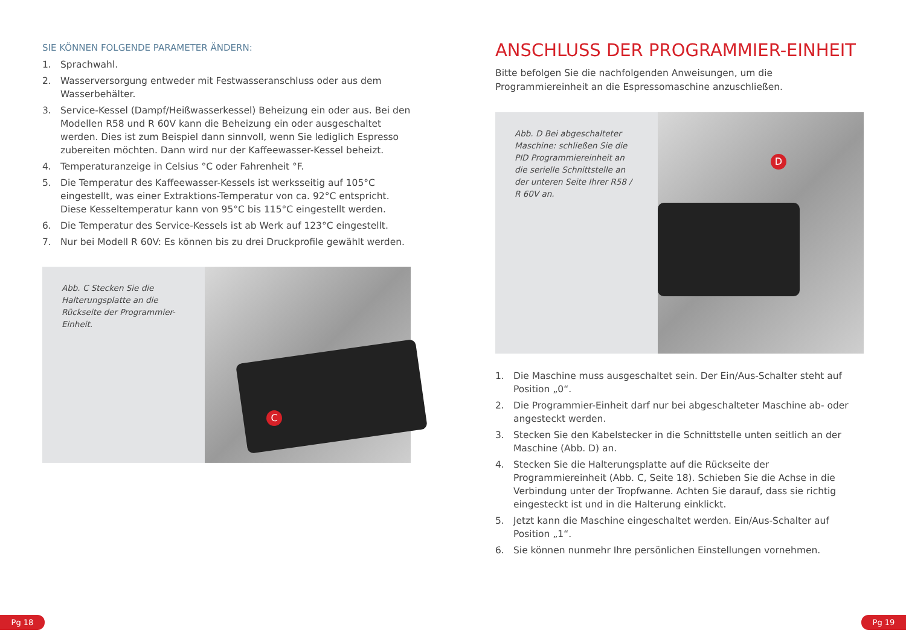SIE KÖNNEN FOLGENDE PARAMETER ÄNDERN:
1. Sprachwahl.
2. Wasserversorgung entweder mit Festwasseranschluss oder aus dem Wasserbehälter.
3. Service-Kessel (Dampf/Heißwasserkessel) Beheizung ein oder aus. Bei den Modellen R58 und R 60V kann die Beheizung ein oder ausgeschaltet werden. Dies ist zum Beispiel dann sinnvoll, wenn Sie lediglich Espresso zubereiten möchten. Dann wird nur der Kaffeewasser-Kessel beheizt.
4. Temperaturanzeige in Celsius °C oder Fahrenheit °F.
5. Die Temperatur des Kaffeewasser-Kessels ist werksseitig auf 105°C eingestellt, was einer Extraktions-Temperatur von ca. 92°C entspricht. Diese Kesseltemperatur kann von 95°C bis 115°C eingestellt werden.
6. Die Temperatur des Service-Kessels ist ab Werk auf 123°C eingestellt.
7. Nur bei Modell R 60V: Es können bis zu drei Druckprofile gewählt werden.
Abb. C Stecken Sie die Halterungsplatte an die Rückseite der Programmier-Einheit.
C
ANSCHLUSS DER PROGRAMMIER-EINHEIT
Bitte befolgen Sie die nachfolgenden Anweisungen, um die Programmiereinheit an die Espressomaschine anzuschließen.
Abb. D Bei abgeschalteter Maschine: schließen Sie die PID Programmiereinheit an die serielle Schnittstelle an der unteren Seite Ihrer R58 / R 60V an.
D
1. Die Maschine muss ausgeschaltet sein. Der Ein/Aus-Schalter steht auf Position „0“.
2. Die Programmier-Einheit darf nur bei abgeschalteter Maschine ab- oder angesteckt werden.
3. Stecken Sie den Kabelstecker in die Schnittstelle unten seitlich an der Maschine (Abb. D) an.
4. Stecken Sie die Halterungsplatte auf die Rückseite der Programmiereinheit (Abb. C, Seite 18). Schieben Sie die Achse in die Verbindung unter der Tropfwanne. Achten Sie darauf, dass sie richtig eingesteckt ist und in die Halterung einklickt.
5. Jetzt kann die Maschine eingeschaltet werden. Ein/Aus-Schalter auf Position „1“.
6. Sie können nunmehr Ihre persönlichen Einstellungen vornehmen.
Pg 18 Pg 19